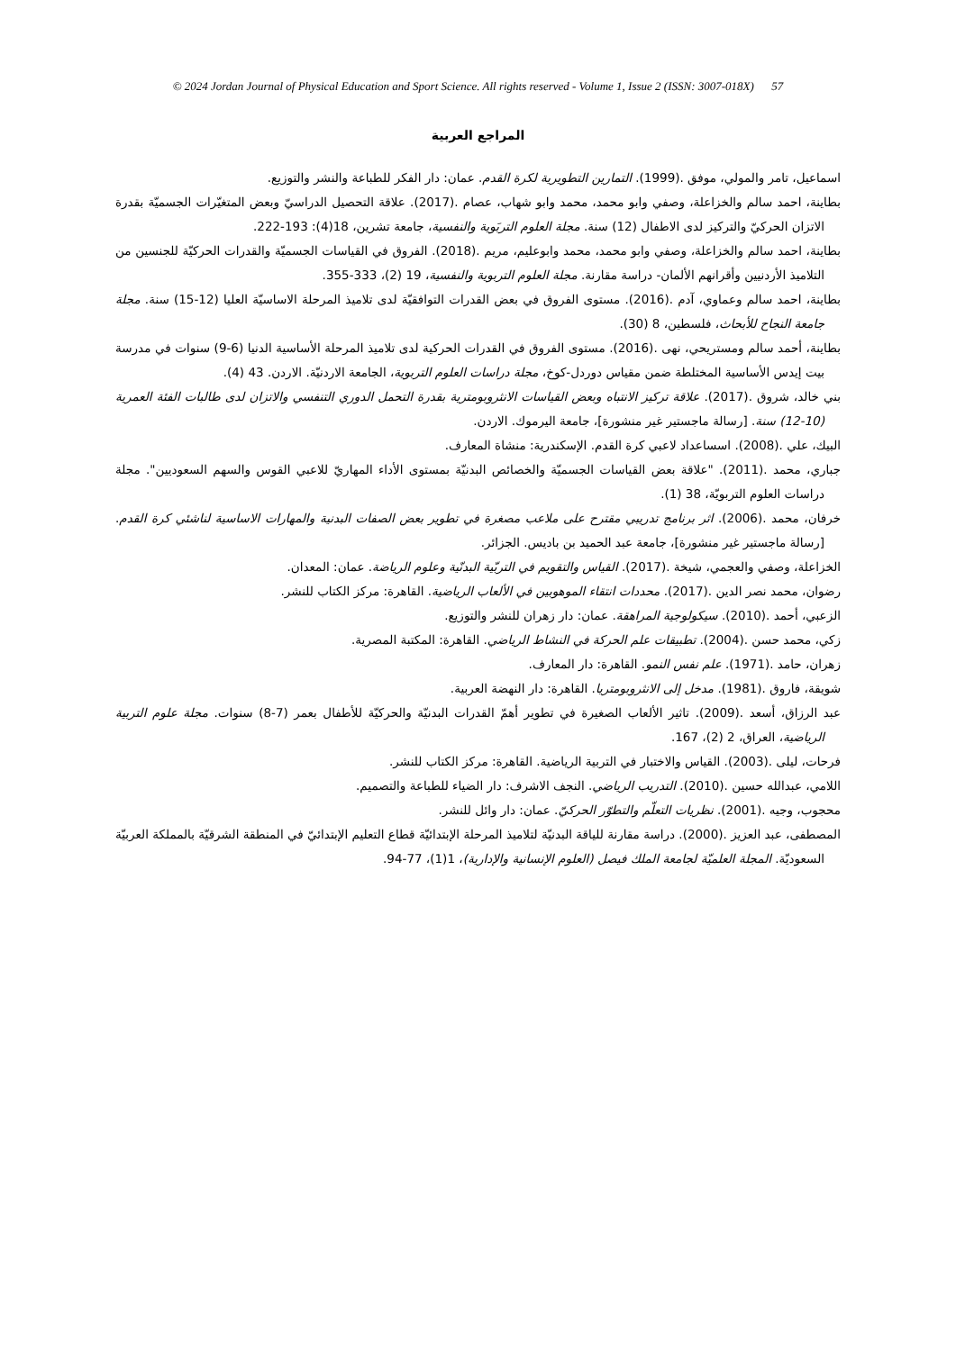© 2024 Jordan Journal of Physical Education and Sport Science. All rights reserved - Volume 1, Issue 2 (ISSN: 3007-018X) 57
المراجع العربية
اسماعيل، تامر والمولي، موفق .(1999). التمارين التطويرية لكرة القدم. عمان: دار الفكر للطباعة والنشر والتوزيع.
بطاينة، احمد سالم والخزاعلة، وصفي وابو محمد، محمد وابو شهاب، عصام .(2017). علاقة التحصيل الدراسيّ وبعض المتغيّرات الجسميّة بقدرة الاتزان الحركيّ والتركيز لدى الاطفال (12) سنة. مجلة العلوم التربَوية والنفسية، جامعة تشرين، 18(4): 193-222.
بطاينة، احمد سالم والخزاعلة، وصفي وابو محمد، محمد وابوعليم، مريم .(2018). الفروق في القياسات الجسميّة والقدرات الحركيّة للجنسين من التلاميذ الأردنيين وأقرانهم الألمان- دراسة مقارنة. مجلة العلوم التربوية والنفسية، 19 (2)، 333-355.
بطاينة، احمد سالم وعماوي، آدم .(2016). مستوى الفروق في بعض القدرات التوافقيّة لدى تلاميذ المرحلة الاساسيّة العليا (12-15) سنة. مجلة جامعة النجاح للأبحاث، فلسطين، 8 (30).
بطاينة، أحمد سالم ومستريحي، نهى .(2016). مستوى الفروق في القدرات الحركية لدى تلاميذ المرحلة الأساسية الدنيا (6-9) سنوات في مدرسة بيت إيدس الأساسية المختلطة ضمن مقياس دوردل-كوخ، مجلة دراسات العلوم التربوية، الجامعة الاردنيّة. الاردن. 43 (4).
بني خالد، شروق .(2017). علاقة تركيز الانتباه وبعض القياسات الانثروبومترية بقدرة التحمل الدوري التنفسي والاتزان لدى طالبات الفئة العمرية (10-12) سنة. [رسالة ماجستير غير منشورة]، جامعة اليرموك. الاردن.
البيك، علي .(2008). اسساعداد لاعبي كرة القدم. الإسكندرية: منشاة المعارف.
جباري، محمد .(2011). "علاقة بعض القياسات الجسميّة والخصائص البدنيّة بمستوى الأداء المهاريّ للاعبي القوس والسهم السعوديين". مجلة دراسات العلوم التربويّة، 38 (1).
خرفان، محمد .(2006). اثر برنامج تدريبي مقترح على ملاعب مصغرة في تطوير بعض الصفات البدنية والمهارات الاساسية لناشئي كرة القدم. [رسالة ماجستير غير منشورة]، جامعة عبد الحميد بن باديس. الجزائر.
الخزاعلة، وصفي والعجمي، شيخة .(2017). القياس والتقويم في التربّية البدنّية وعلوم الرياضة. عمان: المعدان.
رضوان، محمد نصر الدين .(2017). محددات انتقاء الموهوبين في الألعاب الرياضية. القاهرة: مركز الكتاب للنشر.
الزعبي، أحمد .(2010). سيكولوجية المراهقة. عمان: دار زهران للنشر والتوزيع.
زكي، محمد حسن .(2004). تطبيقات علم الحركة في النشاط الرياضي. القاهرة: المكتبة المصرية.
زهران، حامد .(1971). علم نفس النمو. القاهرة: دار المعارف.
شويقة، فاروق .(1981). مدخل إلى الانثروبومتريا. القاهرة: دار النهضة العربية.
عبد الرزاق، أسعد .(2009). تاثير الألعاب الصغيرة في تطوير أهمّ القدرات البدنيّة والحركيّة للأطفال بعمر (7-8) سنوات. مجلة علوم التربية الرياضية، العراق، 2 (2)، 167.
فرحات، ليلى .(2003). القياس والاختبار في التربية الرياضية. القاهرة: مركز الكتاب للنشر.
اللامي، عبدالله حسين .(2010). التدريب الرياضي. النجف الاشرف: دار الضياء للطباعة والتصميم.
محجوب، وجيه .(2001). نظريات التعلّم والتطوّر الحركيّ. عمان: دار وائل للنشر.
المصطفى، عبد العزيز .(2000). دراسة مقارنة للياقة البدنيّة لتلاميذ المرحلة الإبتدائيّة قطاع التعليم الإبتدائيّ في المنطقة الشرقيّة بالمملكة العربيّة السعوديّة. المجلة العلميّة لجامعة الملك فيصل (العلوم الإنسانية والإدارية)، 1(1)، 77-94.